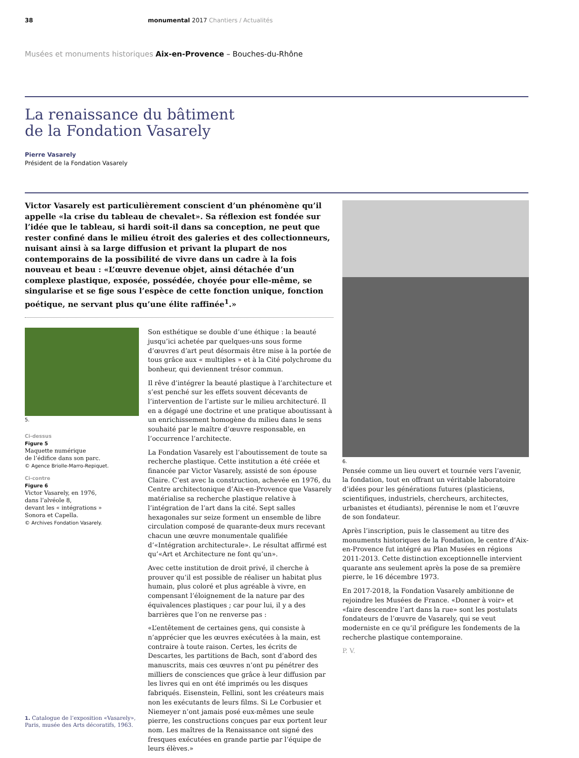38 monumental 2017 Chantiers / Actualités
Musées et monuments historiques Aix-en-Provence – Bouches-du-Rhône
La renaissance du bâtiment
de la Fondation Vasarely
Pierre Vasarely
Président de la Fondation Vasarely
Victor Vasarely est particulièrement conscient d’un phénomène qu’il appelle «la crise du tableau de chevalet». Sa réflexion est fondée sur l’idée que le tableau, si hardi soit-il dans sa conception, ne peut que rester confiné dans le milieu étroit des galeries et des collectionneurs, nuisant ainsi à sa large diffusion et privant la plupart de nos contemporains de la possibilité de vivre dans un cadre à la fois nouveau et beau : «L’œuvre devenue objet, ainsi détachée d’un complexe plastique, exposée, possédée, choyée pour elle-même, se singularise et se fige sous l’espèce de cette fonction unique, fonction poétique, ne servant plus qu’une élite raffinée<sup>1</sup>.»
5.
Ci-dessus
Figure 5
Maquette numérique
de l’édifice dans son parc.
© Agence Briolle-Marro-Repiquet.
Ci-contre
Figure 6
Victor Vasarely, en 1976,
dans l’alvéole 8,
devant les « intégrations »
Sonora et Capella.
© Archives Fondation Vasarely.
1. Catalogue de l’exposition «Vasarely», Paris, musée des Arts décoratifs, 1963.
Son esthétique se double d’une éthique : la beauté jusqu’ici achetée par quelques-uns sous forme d’œuvres d’art peut désormais être mise à la portée de tous grâce aux « multiples » et à la Cité polychrome du bonheur, qui deviennent trésor commun.
Il rêve d’intégrer la beauté plastique à l’architecture et s’est penché sur les effets souvent décevants de l’intervention de l’artiste sur le milieu architecturé. Il en a dégagé une doctrine et une pratique aboutissant à un enrichissement homogène du milieu dans le sens souhaité par le maître d’œuvre responsable, en l’occurrence l’architecte.
La Fondation Vasarely est l’aboutissement de toute sa recherche plastique. Cette institution a été créée et financée par Victor Vasarely, assisté de son épouse Claire. C’est avec la construction, achevée en 1976, du Centre architectonique d’Aix-en-Provence que Vasarely matérialise sa recherche plastique relative à l’intégration de l’art dans la cité. Sept salles hexagonales sur seize forment un ensemble de libre circulation composé de quarante-deux murs recevant chacun une œuvre monumentale qualifiée d’«Intégration architecturale». Le résultat affirmé est qu’«Art et Architecture ne font qu’un».
Avec cette institution de droit privé, il cherche à prouver qu’il est possible de réaliser un habitat plus humain, plus coloré et plus agréable à vivre, en compensant l’éloignement de la nature par des équivalences plastiques ; car pour lui, il y a des barrières que l’on ne renverse pas :
«L’entêtement de certaines gens, qui consiste à n’apprécier que les œuvres exécutées à la main, est contraire à toute raison. Certes, les écrits de Descartes, les partitions de Bach, sont d’abord des manuscrits, mais ces œuvres n’ont pu pénétrer des milliers de consciences que grâce à leur diffusion par les livres qui en ont été imprimés ou les disques fabriqués. Eisenstein, Fellini, sont les créateurs mais non les exécutants de leurs films. Si Le Corbusier et Niemeyer n’ont jamais posé eux-mêmes une seule pierre, les constructions conçues par eux portent leur nom. Les maîtres de la Renaissance ont signé des fresques exécutées en grande partie par l’équipe de leurs élèves.»
6.
Pensée comme un lieu ouvert et tournée vers l’avenir, la fondation, tout en offrant un véritable laboratoire d’idées pour les générations futures (plasticiens, scientifiques, industriels, chercheurs, architectes, urbanistes et étudiants), pérennise le nom et l’œuvre de son fondateur.
Après l’inscription, puis le classement au titre des monuments historiques de la Fondation, le centre d’Aix-en-Provence fut intégré au Plan Musées en régions 2011-2013. Cette distinction exceptionnelle intervient quarante ans seulement après la pose de sa première pierre, le 16 décembre 1973.
En 2017-2018, la Fondation Vasarely ambitionne de rejoindre les Musées de France. «Donner à voir» et «faire descendre l’art dans la rue» sont les postulats fondateurs de l’œuvre de Vasarely, qui se veut moderniste en ce qu’il préfigure les fondements de la recherche plastique contemporaine.
P. V.